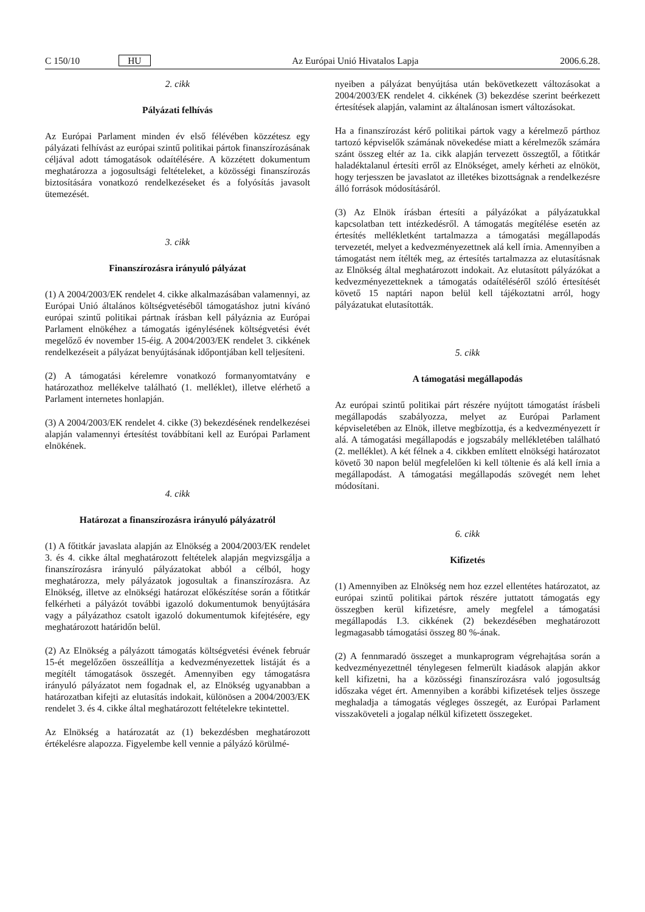C 150/10 HU Az Európai Unió Hivatalos Lapja 2006.6.28.
2. cikk
Pályázati felhívás
Az Európai Parlament minden év első félévében közzétesz egy pályázati felhívást az európai szintű politikai pártok finanszírozásának céljával adott támogatások odaítélésére. A közzétett dokumentum meghatározza a jogosultsági feltételeket, a közösségi finanszírozás biztosítására vonatkozó rendelkezéseket és a folyósítás javasolt ütemezését.
3. cikk
Finanszírozásra irányuló pályázat
(1) A 2004/2003/EK rendelet 4. cikke alkalmazásában valamennyi, az Európai Unió általános költségvetéséből támogatáshoz jutni kívánó európai szintű politikai pártnak írásban kell pályáznia az Európai Parlament elnökéhez a támogatás igénylésének költségvetési évét megelőző év november 15-éig. A 2004/2003/EK rendelet 3. cikkének rendelkezéseit a pályázat benyújtásának időpontjában kell teljesíteni.
(2) A támogatási kérelemre vonatkozó formanyomtatvány e határozathoz mellékelve található (1. melléklet), illetve elérhető a Parlament internetes honlapján.
(3) A 2004/2003/EK rendelet 4. cikke (3) bekezdésének rendelkezései alapján valamennyi értesítést továbbítani kell az Európai Parlament elnökének.
4. cikk
Határozat a finanszírozásra irányuló pályázatról
(1) A főtitkár javaslata alapján az Elnökség a 2004/2003/EK rendelet 3. és 4. cikke által meghatározott feltételek alapján megvizsgálja a finanszírozásra irányuló pályázatokat abból a célból, hogy meghatározza, mely pályázatok jogosultak a finanszírozásra. Az Elnökség, illetve az elnökségi határozat előkészítése során a főtitkár felkérheti a pályázót további igazoló dokumentumok benyújtására vagy a pályázathoz csatolt igazoló dokumentumok kifejtésére, egy meghatározott határidőn belül.
(2) Az Elnökség a pályázott támogatás költségvetési évének február 15-ét megelőzően összeállítja a kedvezményezettek listáját és a megítélt támogatások összegét. Amennyiben egy támogatásra irányuló pályázatot nem fogadnak el, az Elnökség ugyanabban a határozatban kifejti az elutasítás indokait, különösen a 2004/2003/EK rendelet 3. és 4. cikke által meghatározott feltételekre tekintettel.
Az Elnökség a határozatát az (1) bekezdésben meghatározott értékelésre alapozza. Figyelembe kell vennie a pályázó körülmé-
nyeiben a pályázat benyújtása után bekövetkezett változásokat a 2004/2003/EK rendelet 4. cikkének (3) bekezdése szerint beérkezett értesítések alapján, valamint az általánosan ismert változásokat.
Ha a finanszírozást kérő politikai pártok vagy a kérelmező párthoz tartozó képviselők számának növekedése miatt a kérelmezők számára szánt összeg eltér az 1a. cikk alapján tervezett összegtől, a főtitkár haladéktalanul értesíti erről az Elnökséget, amely kérheti az elnököt, hogy terjesszen be javaslatot az illetékes bizottságnak a rendelkezésre álló források módosításáról.
(3) Az Elnök írásban értesíti a pályázókat a pályázatukkal kapcsolatban tett intézkedésről. A támogatás megítélése esetén az értesítés mellékletként tartalmazza a támogatási megállapodás tervezetét, melyet a kedvezményezettnek alá kell írnia. Amennyiben a támogatást nem ítélték meg, az értesítés tartalmazza az elutasításnak az Elnökség által meghatározott indokait. Az elutasított pályázókat a kedvezményezetteknek a támogatás odaítéléséről szóló értesítését követő 15 naptári napon belül kell tájékoztatni arról, hogy pályázatukat elutasították.
5. cikk
A támogatási megállapodás
Az európai szintű politikai párt részére nyújtott támogatást írásbeli megállapodás szabályozza, melyet az Európai Parlament képviseletében az Elnök, illetve megbízottja, és a kedvezményezett ír alá. A támogatási megállapodás e jogszabály mellékletében található (2. melléklet). A két félnek a 4. cikkben említett elnökségi határozatot követő 30 napon belül megfelelően ki kell töltenie és alá kell írnia a megállapodást. A támogatási megállapodás szövegét nem lehet módosítani.
6. cikk
Kifizetés
(1) Amennyiben az Elnökség nem hoz ezzel ellentétes határozatot, az európai szintű politikai pártok részére juttatott támogatás egy összegben kerül kifizetésre, amely megfelel a támogatási megállapodás I.3. cikkének (2) bekezdésében meghatározott legmagasabb támogatási összeg 80 %-ának.
(2) A fennmaradó összeget a munkaprogram végrehajtása során a kedvezményezettnél ténylegesen felmerült kiadások alapján akkor kell kifizetni, ha a közösségi finanszírozásra való jogosultság időszaka véget ért. Amennyiben a korábbi kifizetések teljes összege meghaladja a támogatás végleges összegét, az Európai Parlament visszaköveteli a jogalap nélkül kifizetett összegeket.